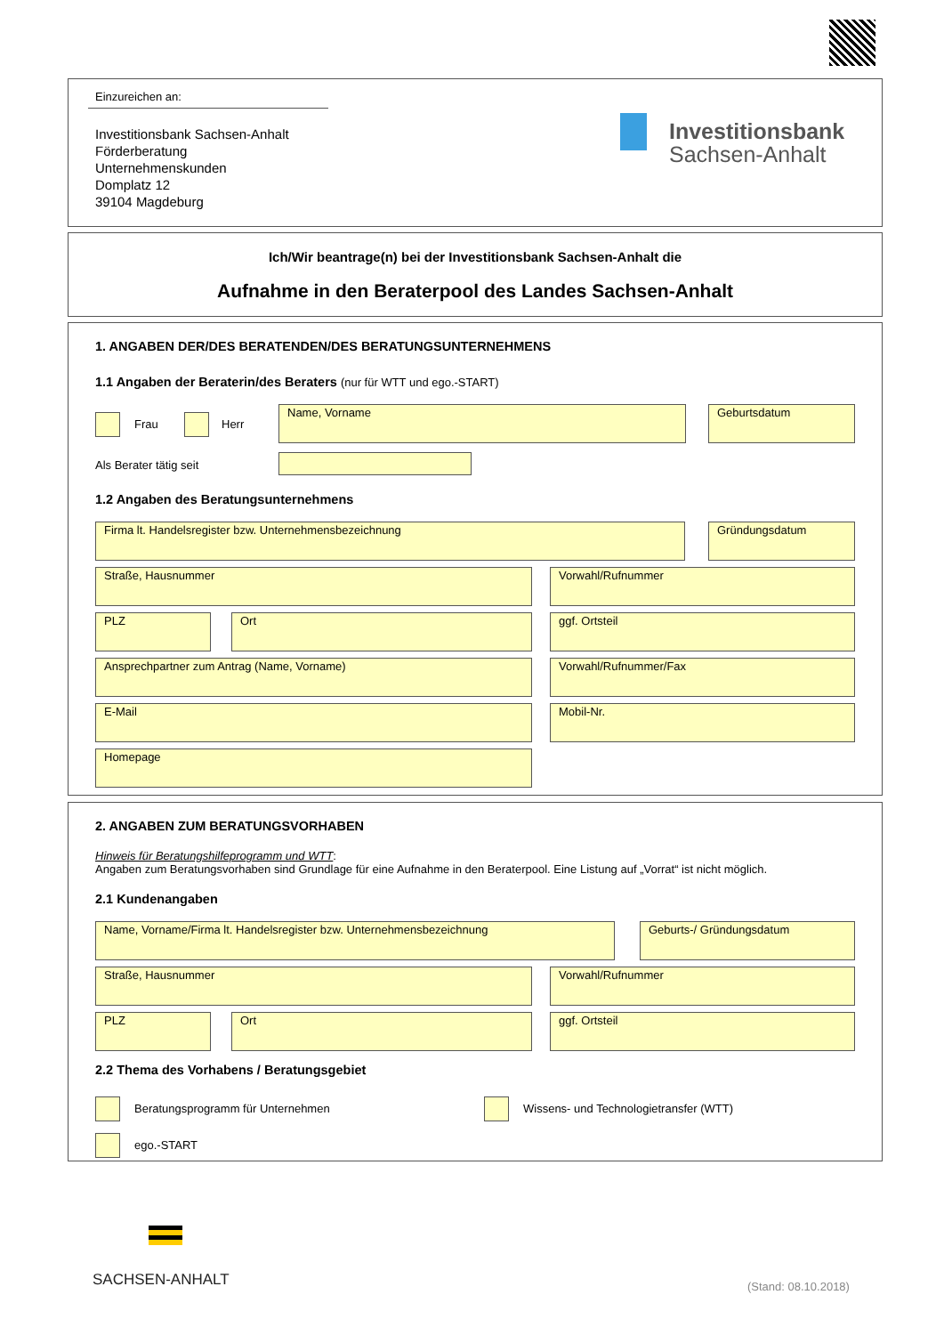Einzureichen an:
Investitionsbank Sachsen-Anhalt
Förderberatung
Unternehmenskunden
Domplatz 12
39104 Magdeburg
Investitionsbank
Sachsen-Anhalt
Ich/Wir beantrage(n) bei der Investitionsbank Sachsen-Anhalt die
Aufnahme in den Beraterpool des Landes Sachsen-Anhalt
1. ANGABEN DER/DES BERATENDEN/DES BERATUNGSUNTERNEHMENS
1.1 Angaben der Beraterin/des Beraters (nur für WTT und ego.-START)
Frau Herr
Name, Vorname Geburtsdatum
Als Berater tätig seit
1.2 Angaben des Beratungsunternehmens
Firma lt. Handelsregister bzw. Unternehmensbezeichnung Gründungsdatum
Straße, Hausnummer Vorwahl/Rufnummer
PLZ Ort ggf. Ortsteil
Ansprechpartner zum Antrag (Name, Vorname) Vorwahl/Rufnummer/Fax
E-Mail Mobil-Nr.
Homepage
2. ANGABEN ZUM BERATUNGSVORHABEN
Hinweis für Beratungshilfeprogramm und WTT:
Angaben zum Beratungsvorhaben sind Grundlage für eine Aufnahme in den Beraterpool. Eine Listung auf „Vorrat“ ist nicht möglich.
2.1 Kundenangaben
Name, Vorname/Firma lt. Handelsregister bzw. Unternehmensbezeichnung Geburts-/ Gründungsdatum
Straße, Hausnummer Vorwahl/Rufnummer
PLZ Ort ggf. Ortsteil
2.2 Thema des Vorhabens / Beratungsgebiet
Beratungsprogramm für Unternehmen
Wissens- und Technologietransfer (WTT)
ego.-START
SACHSEN-ANHALT (Stand: 08.10.2018)